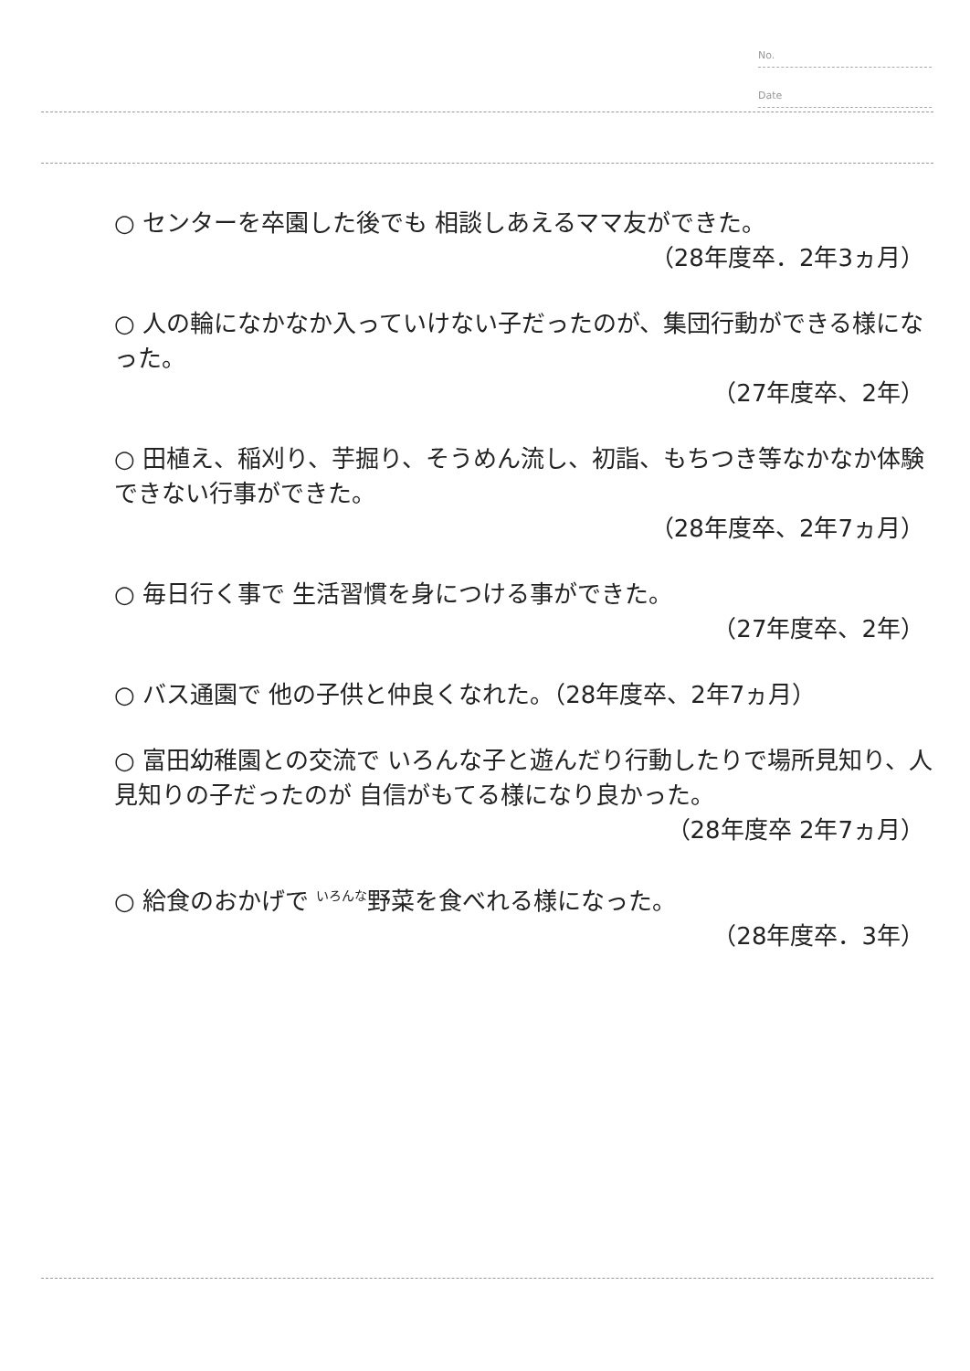No.
Date
○ センターを卒園した後でも 相談しあえるママ友ができた。
（28年度卒．2年3ヵ月）
○ 人の輪になかなか入っていけない子だったのが、集団行動ができる様になった。
（27年度卒、2年）
○ 田植え、稲刈り、芋掘り、そうめん流し、初詣、もちつき等なかなか体験できない行事ができた。
（28年度卒、2年7ヵ月）
○ 毎日行く事で 生活習慣を身につける事ができた。
（27年度卒、2年）
○ バス通園で 他の子供と仲良くなれた。（28年度卒、2年7ヵ月）
○ 富田幼稚園との交流で いろんな子と遊んだり行動したりで場所見知り、人見知りの子だったのが 自信がもてる様になり良かった。
（28年度卒 2年7ヵ月）
○ 給食のおかげで いろんな野菜を食べれる様になった。
（28年度卒．3年）